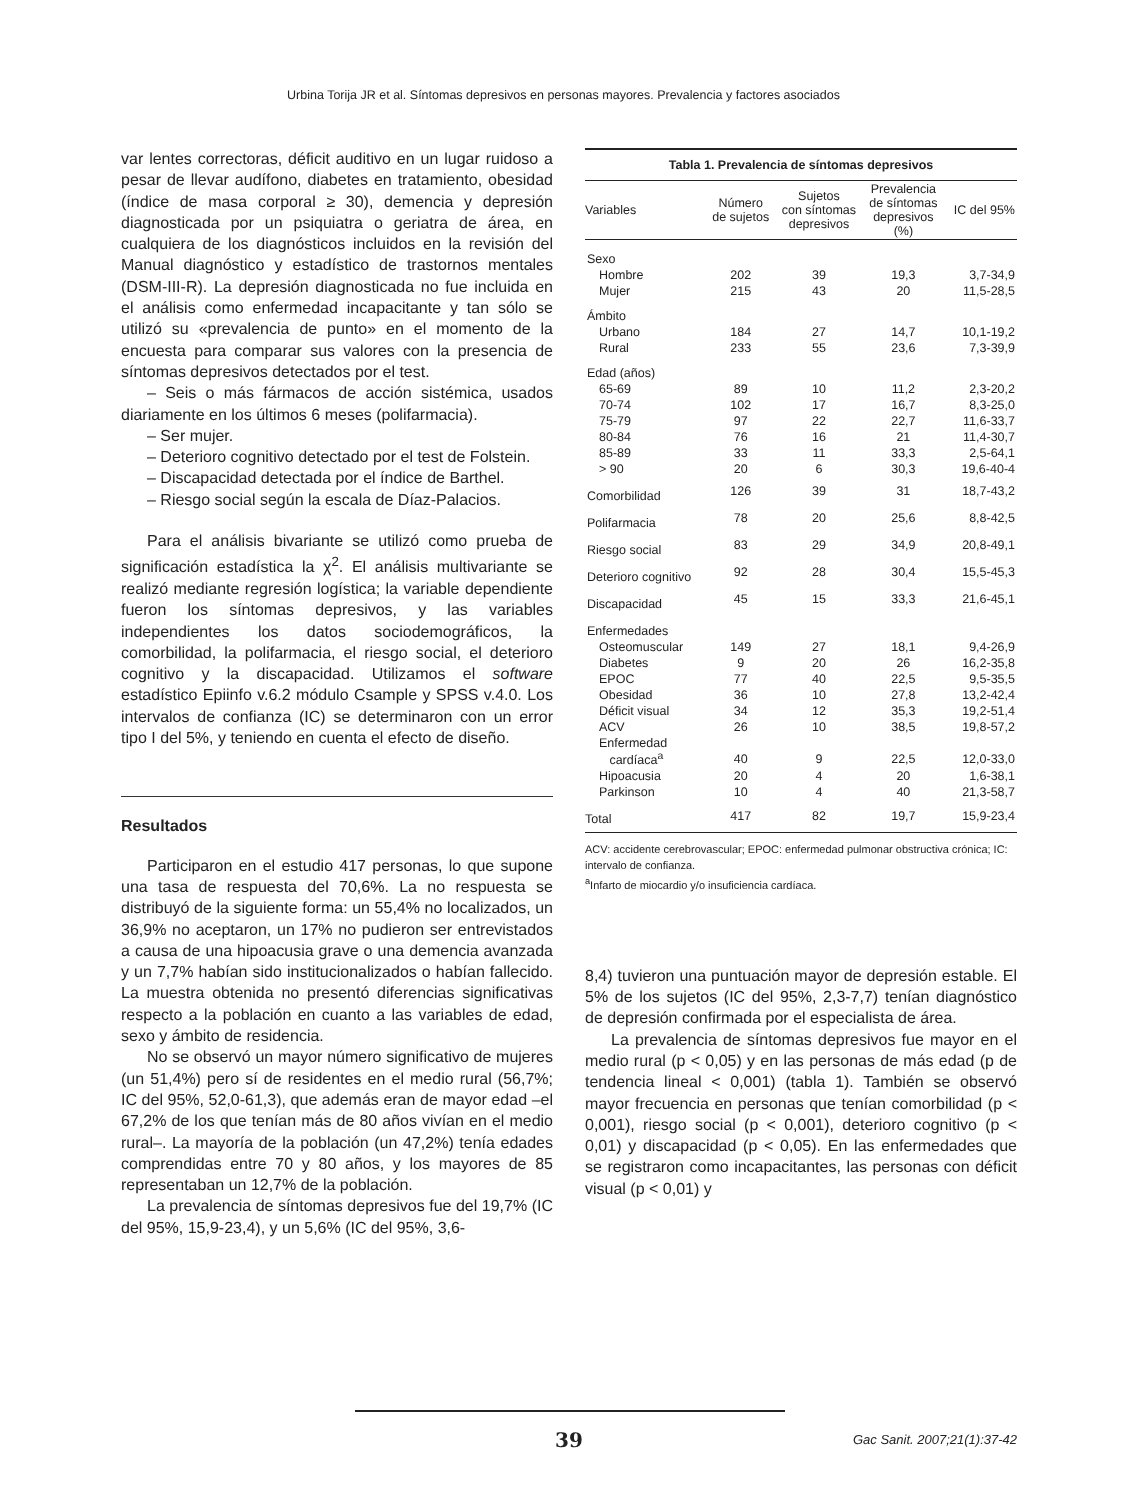Urbina Torija JR et al. Síntomas depresivos en personas mayores. Prevalencia y factores asociados
var lentes correctoras, déficit auditivo en un lugar ruidoso a pesar de llevar audífono, diabetes en tratamiento, obesidad (índice de masa corporal ≥ 30), demencia y depresión diagnosticada por un psiquiatra o geriatra de área, en cualquiera de los diagnósticos incluidos en la revisión del Manual diagnóstico y estadístico de trastornos mentales (DSM-III-R). La depresión diagnosticada no fue incluida en el análisis como enfermedad incapacitante y tan sólo se utilizó su «prevalencia de punto» en el momento de la encuesta para comparar sus valores con la presencia de síntomas depresivos detectados por el test.
– Seis o más fármacos de acción sistémica, usados diariamente en los últimos 6 meses (polifarmacia).
– Ser mujer.
– Deterioro cognitivo detectado por el test de Folstein.
– Discapacidad detectada por el índice de Barthel.
– Riesgo social según la escala de Díaz-Palacios.
Para el análisis bivariante se utilizó como prueba de significación estadística la χ<sup>2</sup>. El análisis multivariante se realizó mediante regresión logística; la variable dependiente fueron los síntomas depresivos, y las variables independientes los datos sociodemográficos, la comorbilidad, la polifarmacia, el riesgo social, el deterioro cognitivo y la discapacidad. Utilizamos el software estadístico Epiinfo v.6.2 módulo Csample y SPSS v.4.0. Los intervalos de confianza (IC) se determinaron con un error tipo I del 5%, y teniendo en cuenta el efecto de diseño.
Resultados
Participaron en el estudio 417 personas, lo que supone una tasa de respuesta del 70,6%. La no respuesta se distribuyó de la siguiente forma: un 55,4% no localizados, un 36,9% no aceptaron, un 17% no pudieron ser entrevistados a causa de una hipoacusia grave o una demencia avanzada y un 7,7% habían sido institucionalizados o habían fallecido. La muestra obtenida no presentó diferencias significativas respecto a la población en cuanto a las variables de edad, sexo y ámbito de residencia.
No se observó un mayor número significativo de mujeres (un 51,4%) pero sí de residentes en el medio rural (56,7%; IC del 95%, 52,0-61,3), que además eran de mayor edad –el 67,2% de los que tenían más de 80 años vivían en el medio rural–. La mayoría de la población (un 47,2%) tenía edades comprendidas entre 70 y 80 años, y los mayores de 85 representaban un 12,7% de la población.
La prevalencia de síntomas depresivos fue del 19,7% (IC del 95%, 15,9-23,4), y un 5,6% (IC del 95%, 3,6-
| Tabla 1. Prevalencia de síntomas depresivos | | | | |
| --- | --- | --- | --- | --- |
| Variables | Número de sujetos | Sujetos con síntomas depresivos | Prevalencia de síntomas depresivos (%) | IC del 95% |
| Sexo | | | | |
| Hombre | 202 | 39 | 19,3 | 3,7-34,9 |
| Mujer | 215 | 43 | 20 | 11,5-28,5 |
| Ámbito | | | | |
| Urbano | 184 | 27 | 14,7 | 10,1-19,2 |
| Rural | 233 | 55 | 23,6 | 7,3-39,9 |
| Edad (años) | | | | |
| 65-69 | 89 | 10 | 11,2 | 2,3-20,2 |
| 70-74 | 102 | 17 | 16,7 | 8,3-25,0 |
| 75-79 | 97 | 22 | 22,7 | 11,6-33,7 |
| 80-84 | 76 | 16 | 21 | 11,4-30,7 |
| 85-89 | 33 | 11 | 33,3 | 2,5-64,1 |
| > 90 | 20 | 6 | 30,3 | 19,6-40-4 |
| Comorbilidad | 126 | 39 | 31 | 18,7-43,2 |
| Polifarmacia | 78 | 20 | 25,6 | 8,8-42,5 |
| Riesgo social | 83 | 29 | 34,9 | 20,8-49,1 |
| Deterioro cognitivo | 92 | 28 | 30,4 | 15,5-45,3 |
| Discapacidad | 45 | 15 | 33,3 | 21,6-45,1 |
| Enfermedades | | | | |
| Osteomuscular | 149 | 27 | 18,1 | 9,4-26,9 |
| Diabetes | 9 | 20 | 26 | 16,2-35,8 |
| EPOC | 77 | 40 | 22,5 | 9,5-35,5 |
| Obesidad | 36 | 10 | 27,8 | 13,2-42,4 |
| Déficit visual | 34 | 12 | 35,3 | 19,2-51,4 |
| ACV | 26 | 10 | 38,5 | 19,8-57,2 |
| Enfermedad cardíaca<sup>a</sup> | 40 | 9 | 22,5 | 12,0-33,0 |
| Hipoacusia | 20 | 4 | 20 | 1,6-38,1 |
| Parkinson | 10 | 4 | 40 | 21,3-58,7 |
| Total | 417 | 82 | 19,7 | 15,9-23,4 |
ACV: accidente cerebrovascular; EPOC: enfermedad pulmonar obstructiva crónica; IC: intervalo de confianza.
<sup>a</sup> Infarto de miocardio y/o insuficiencia cardíaca.
8,4) tuvieron una puntuación mayor de depresión estable. El 5% de los sujetos (IC del 95%, 2,3-7,7) tenían diagnóstico de depresión confirmada por el especialista de área.
La prevalencia de síntomas depresivos fue mayor en el medio rural (p < 0,05) y en las personas de más edad (p de tendencia lineal < 0,001) (tabla 1). También se observó mayor frecuencia en personas que tenían comorbilidad (p < 0,001), riesgo social (p < 0,001), deterioro cognitivo (p < 0,01) y discapacidad (p < 0,05). En las enfermedades que se registraron como incapacitantes, las personas con déficit visual (p < 0,01) y
39 Gac Sanit. 2007;21(1):37-42